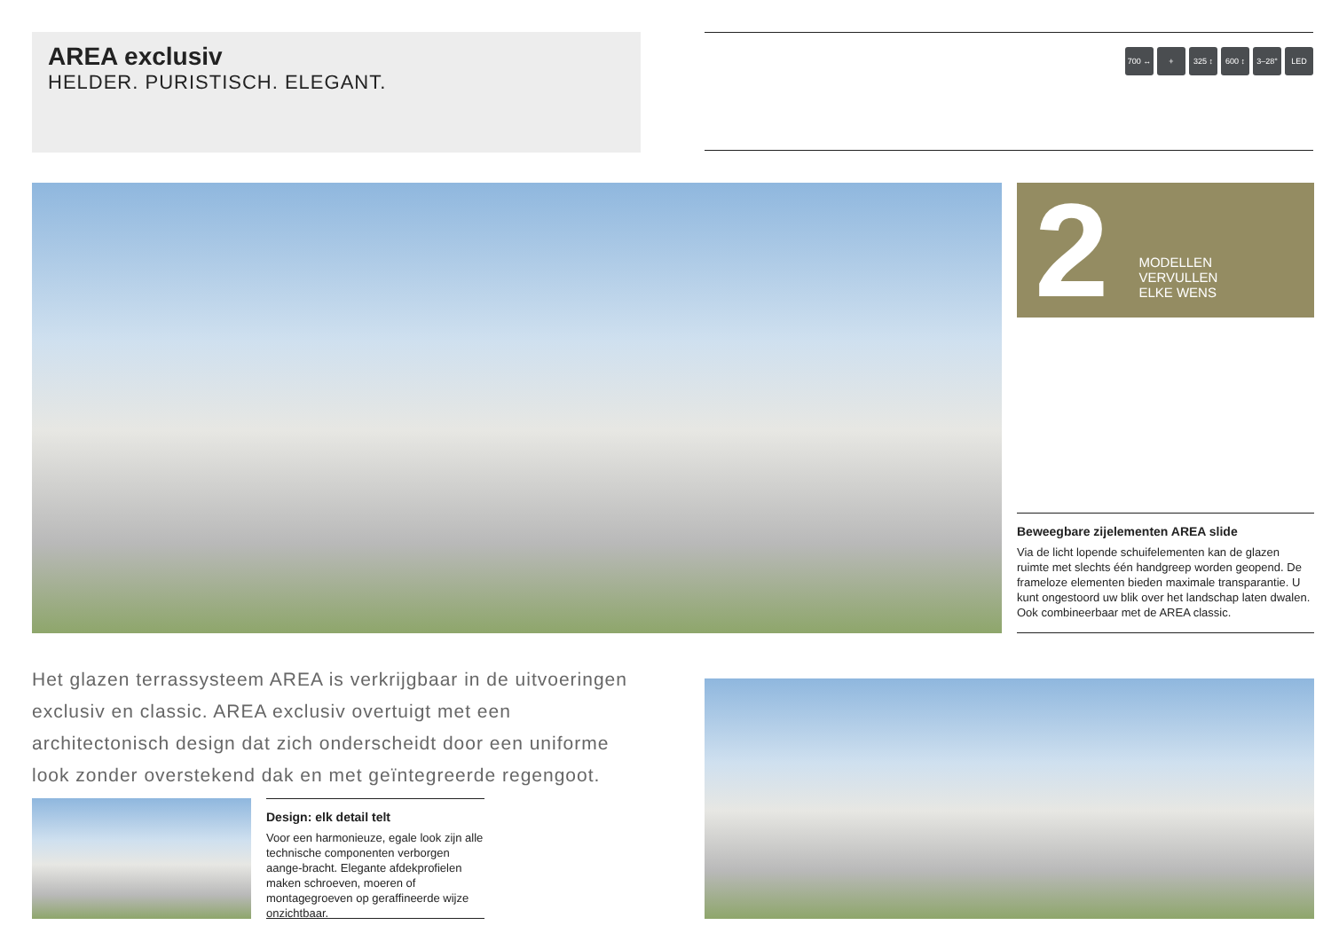AREA exclusiv
HELDER. PURISTISCH. ELEGANT.
700 ↔ + 325 ↕ 600 ↕ 3–28° LED
2
MODELLEN
VERVULLEN
ELKE WENS
Beweegbare zijelementen AREA slide
Via de licht lopende schuifelementen kan de glazen ruimte met slechts één handgreep worden geopend. De frameloze elementen bieden maximale transparantie. U kunt ongestoord uw blik over het landschap laten dwalen. Ook combineerbaar met de AREA classic.
Het glazen terrassysteem AREA is verkrijgbaar in de uitvoeringen exclusiv en classic. AREA exclusiv overtuigt met een architectonisch design dat zich onderscheidt door een uniforme look zonder overstekend dak en met geïntegreerde regengoot.
Design: elk detail telt
Voor een harmonieuze, egale look zijn alle technische componenten verborgen aange-bracht. Elegante afdekprofielen maken schroeven, moeren of montagegroeven op geraffineerde wijze onzichtbaar.